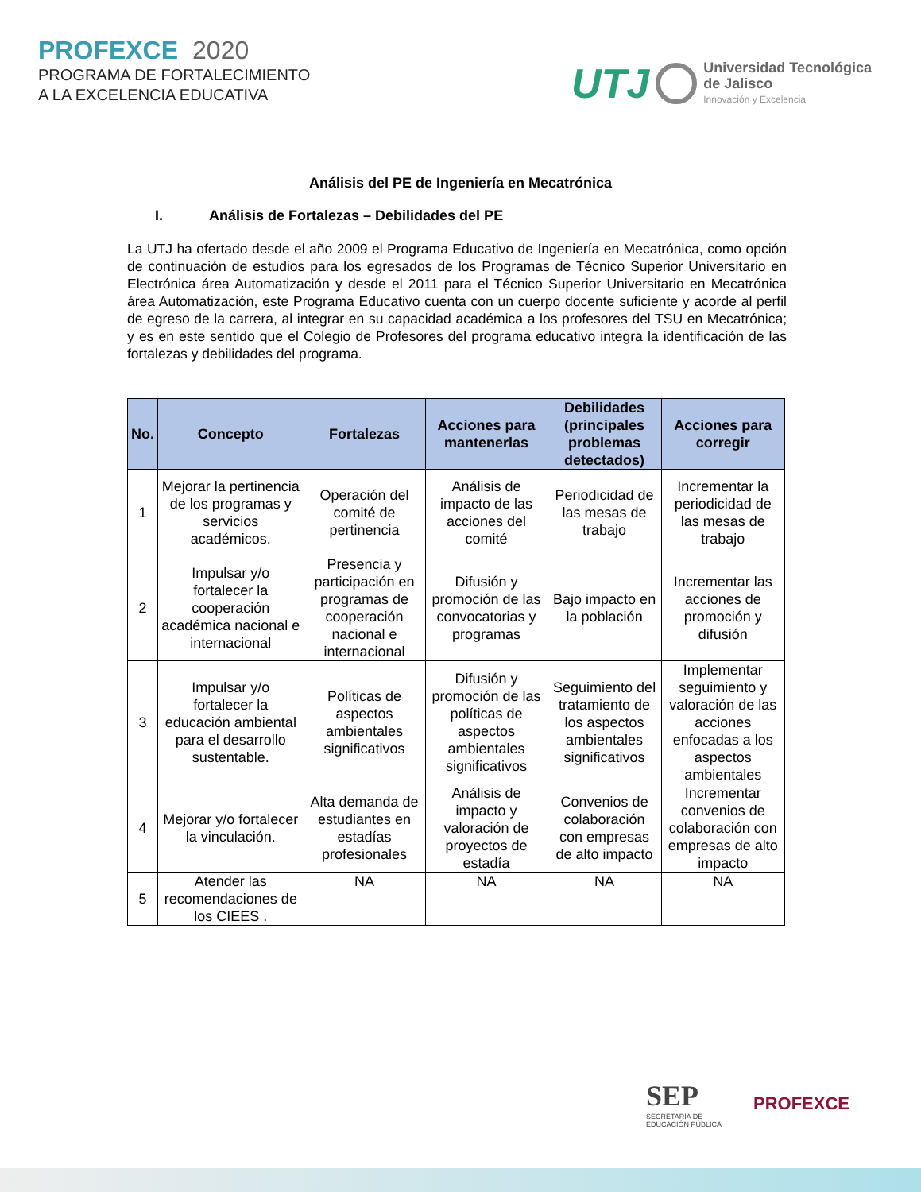PROFEXCE 2020
PROGRAMA DE FORTALECIMIENTO
A LA EXCELENCIA EDUCATIVA
UTJ
Universidad Tecnológica
de Jalisco
Innovación y Excelencia
Análisis del PE de Ingeniería en Mecatrónica
I. Análisis de Fortalezas – Debilidades del PE
La UTJ ha ofertado desde el año 2009 el Programa Educativo de Ingeniería en Mecatrónica, como opción de continuación de estudios para los egresados de los Programas de Técnico Superior Universitario en Electrónica área Automatización y desde el 2011 para el Técnico Superior Universitario en Mecatrónica área Automatización, este Programa Educativo cuenta con un cuerpo docente suficiente y acorde al perfil de egreso de la carrera, al integrar en su capacidad académica a los profesores del TSU en Mecatrónica; y es en este sentido que el Colegio de Profesores del programa educativo integra la identificación de las fortalezas y debilidades del programa.
| No. | Concepto | Fortalezas | Acciones para mantenerlas | Debilidades (principales problemas detectados) | Acciones para corregir |
| --- | --- | --- | --- | --- | --- |
| 1 | Mejorar la pertinencia de los programas y servicios académicos. | Operación del comité de pertinencia | Análisis de impacto de las acciones del comité | Periodicidad de las mesas de trabajo | Incrementar la periodicidad de las mesas de trabajo |
| 2 | Impulsar y/o fortalecer la cooperación académica nacional e internacional | Presencia y participación en programas de cooperación nacional e internacional | Difusión y promoción de las convocatorias y programas | Bajo impacto en la población | Incrementar las acciones de promoción y difusión |
| 3 | Impulsar y/o fortalecer la educación ambiental para el desarrollo sustentable. | Políticas de aspectos ambientales significativos | Difusión y promoción de las políticas de aspectos ambientales significativos | Seguimiento del tratamiento de los aspectos ambientales significativos | Implementar seguimiento y valoración de las acciones enfocadas a los aspectos ambientales |
| 4 | Mejorar y/o fortalecer la vinculación. | Alta demanda de estudiantes en estadías profesionales | Análisis de impacto y valoración de proyectos de estadía | Convenios de colaboración con empresas de alto impacto | Incrementar convenios de colaboración con empresas de alto impacto |
| 5 | Atender las recomendaciones de los CIEES . | NA | NA | NA | NA |
SEP
SECRETARÍA DE
EDUCACIÓN PÚBLICA
PROFEXCE